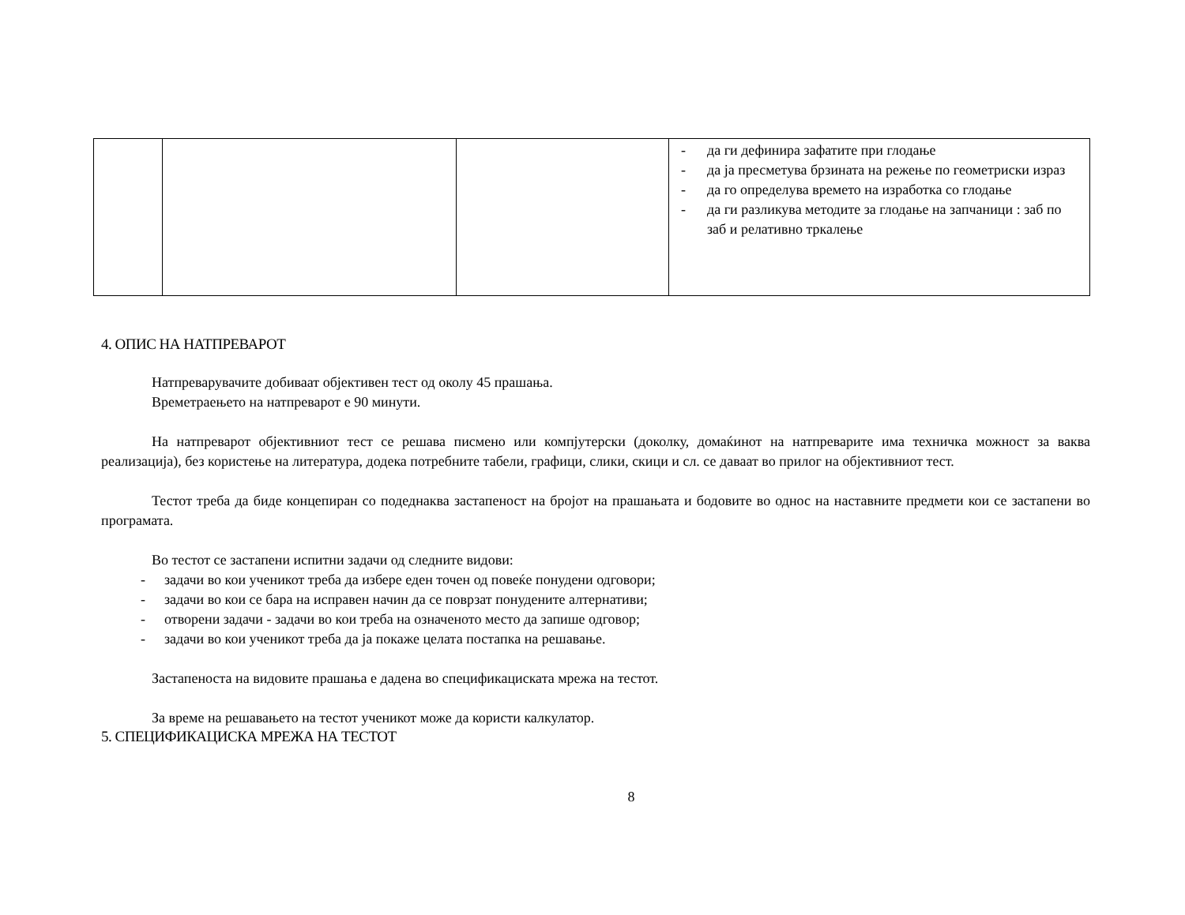| | | | - да ги дефинира зафатите при глодање - да ја пресметува брзината на режење по геометриски израз - да го определува времето на изработка со глодање - да ги разликува методите за глодање на запчаници : заб по заб и релативно тркалење |
4. ОПИС НА НАТПРЕВАРОТ
Натпреварувачите добиваат објективен тест од околу 45 прашања.
Времетраењето на натпреварот е 90 минути.
На натпреварот објективниот тест се решава писмено или компјутерски (доколку, домаќинот на натпреварите има техничка можност за ваква реализација), без користење на литература, додека потребните табели, графици, слики, скици и сл. се даваат во прилог на објективниот тест.
Тестот треба да биде концепиран со подеднаква застапеност на бројот на прашањата и бодовите во однос на наставните предмети кои се застапени во програмата.
Во тестот се застапени испитни задачи од следните видови:
- задачи во кои ученикот треба да избере еден точен од повеќе понудени одговори;
- задачи во кои се бара на исправен начин да се поврзат понудените алтернативи;
- отворени задачи - задачи во кои треба на означеното место да запише одговор;
- задачи во кои ученикот треба да ја покаже целата постапка на решавање.
Застапеноста на видовите прашања е дадена во спецификациската мрежа на тестот.
За време на решавањето на тестот ученикот може да користи калкулатор.
5. СПЕЦИФИКАЦИСКА МРЕЖА НА ТЕСТОТ
8